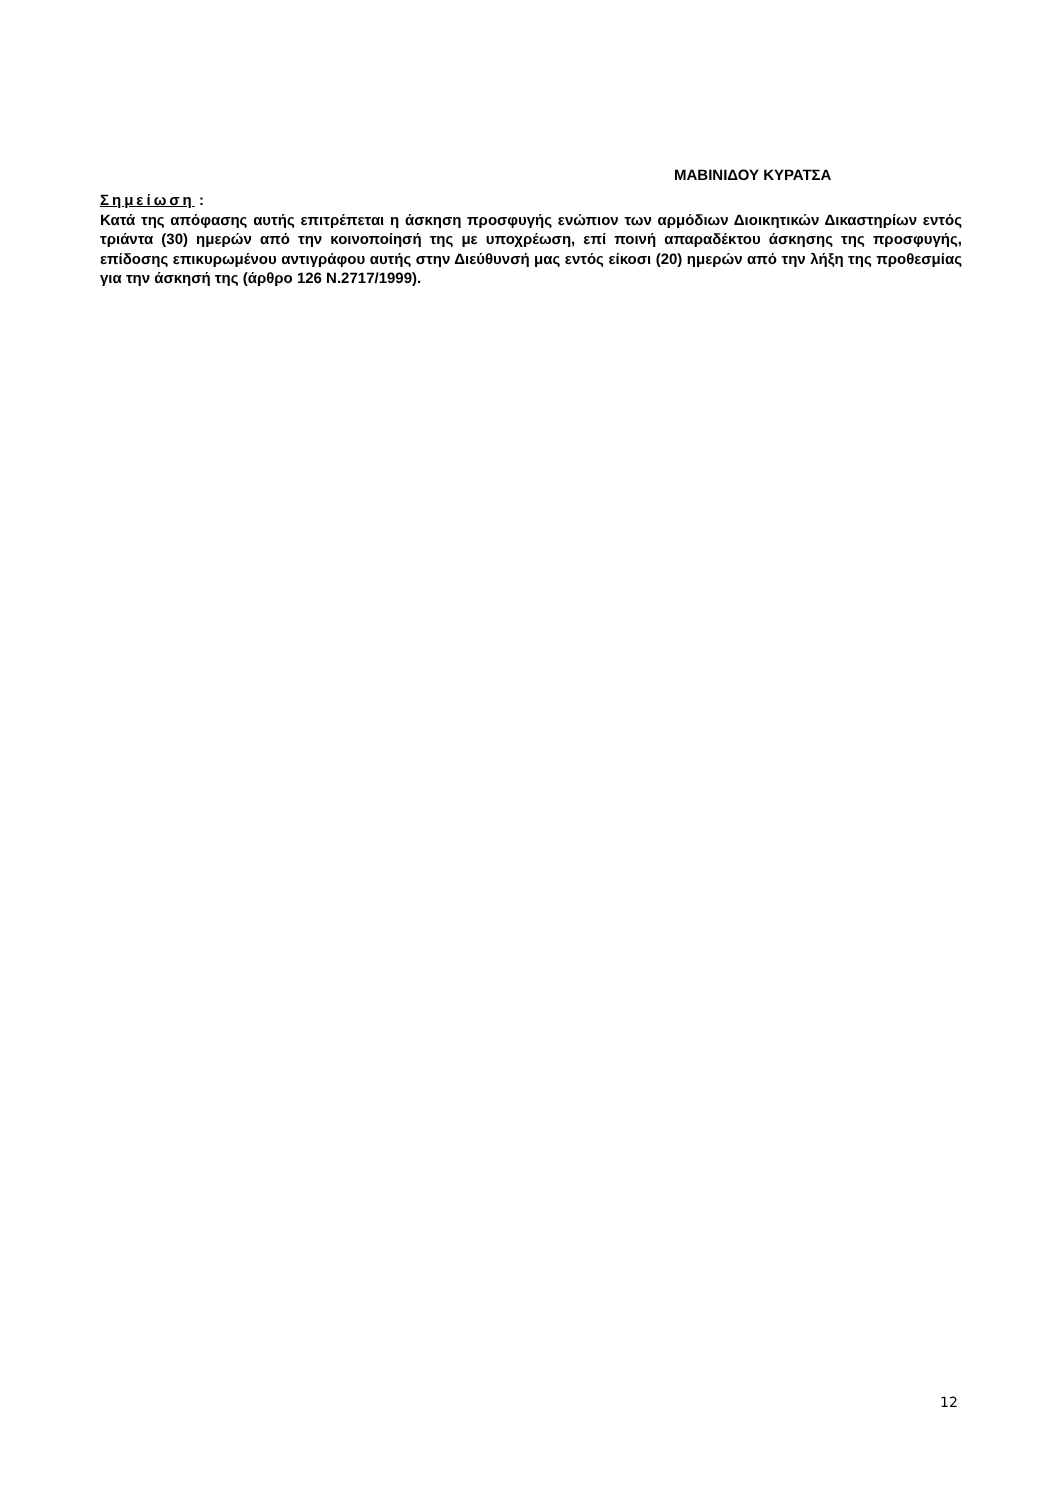ΜΑΒΙΝΙΔΟΥ ΚΥΡΑΤΣΑ
Σημείωση :
Κατά της απόφασης αυτής επιτρέπεται η άσκηση προσφυγής ενώπιον των αρμόδιων Διοικητικών Δικαστηρίων εντός τριάντα (30) ημερών από την κοινοποίησή της με υποχρέωση, επί ποινή απαραδέκτου άσκησης της προσφυγής, επίδοσης επικυρωμένου αντιγράφου αυτής στην Διεύθυνσή μας εντός είκοσι (20) ημερών από την λήξη της προθεσμίας για την άσκησή της (άρθρο 126 Ν.2717/1999).
12